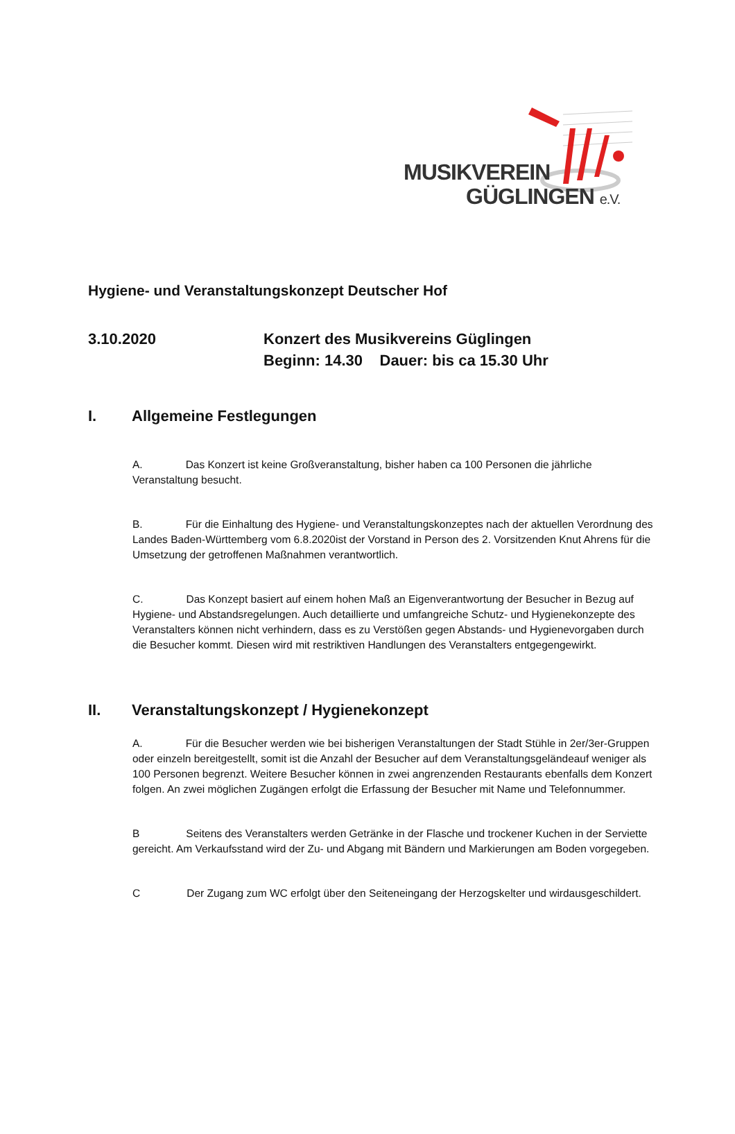MUSIKVEREIN
GÜGLINGEN e.V.
Hygiene- und Veranstaltungskonzept Deutscher Hof
3.10.2020 Konzert des Musikvereins Güglingen
Beginn: 14.30 Dauer: bis ca 15.30 Uhr
I. Allgemeine Festlegungen
A. Das Konzert ist keine Großveranstaltung, bisher haben ca 100 Personen die jährliche Veranstaltung besucht.
B. Für die Einhaltung des Hygiene- und Veranstaltungskonzeptes nach der aktuellen Verordnung des Landes Baden-Württemberg vom 6.8.2020ist der Vorstand in Person des 2. Vorsitzenden Knut Ahrens für die Umsetzung der getroffenen Maßnahmen verantwortlich.
C. Das Konzept basiert auf einem hohen Maß an Eigenverantwortung der Besucher in Bezug auf Hygiene- und Abstandsregelungen. Auch detaillierte und umfangreiche Schutz- und Hygienekonzepte des Veranstalters können nicht verhindern, dass es zu Verstößen gegen Abstands- und Hygienevorgaben durch die Besucher kommt. Diesen wird mit restriktiven Handlungen des Veranstalters entgegengewirkt.
II. Veranstaltungskonzept / Hygienekonzept
A. Für die Besucher werden wie bei bisherigen Veranstaltungen der Stadt Stühle in 2er/3er-Gruppen oder einzeln bereitgestellt, somit ist die Anzahl der Besucher auf dem Veranstaltungsgeländeauf weniger als 100 Personen begrenzt. Weitere Besucher können in zwei angrenzenden Restaurants ebenfalls dem Konzert folgen. An zwei möglichen Zugängen erfolgt die Erfassung der Besucher mit Name und Telefonnummer.
B Seitens des Veranstalters werden Getränke in der Flasche und trockener Kuchen in der Serviette gereicht. Am Verkaufsstand wird der Zu- und Abgang mit Bändern und Markierungen am Boden vorgegeben.
C Der Zugang zum WC erfolgt über den Seiteneingang der Herzogskelter und wirdausgeschildert.